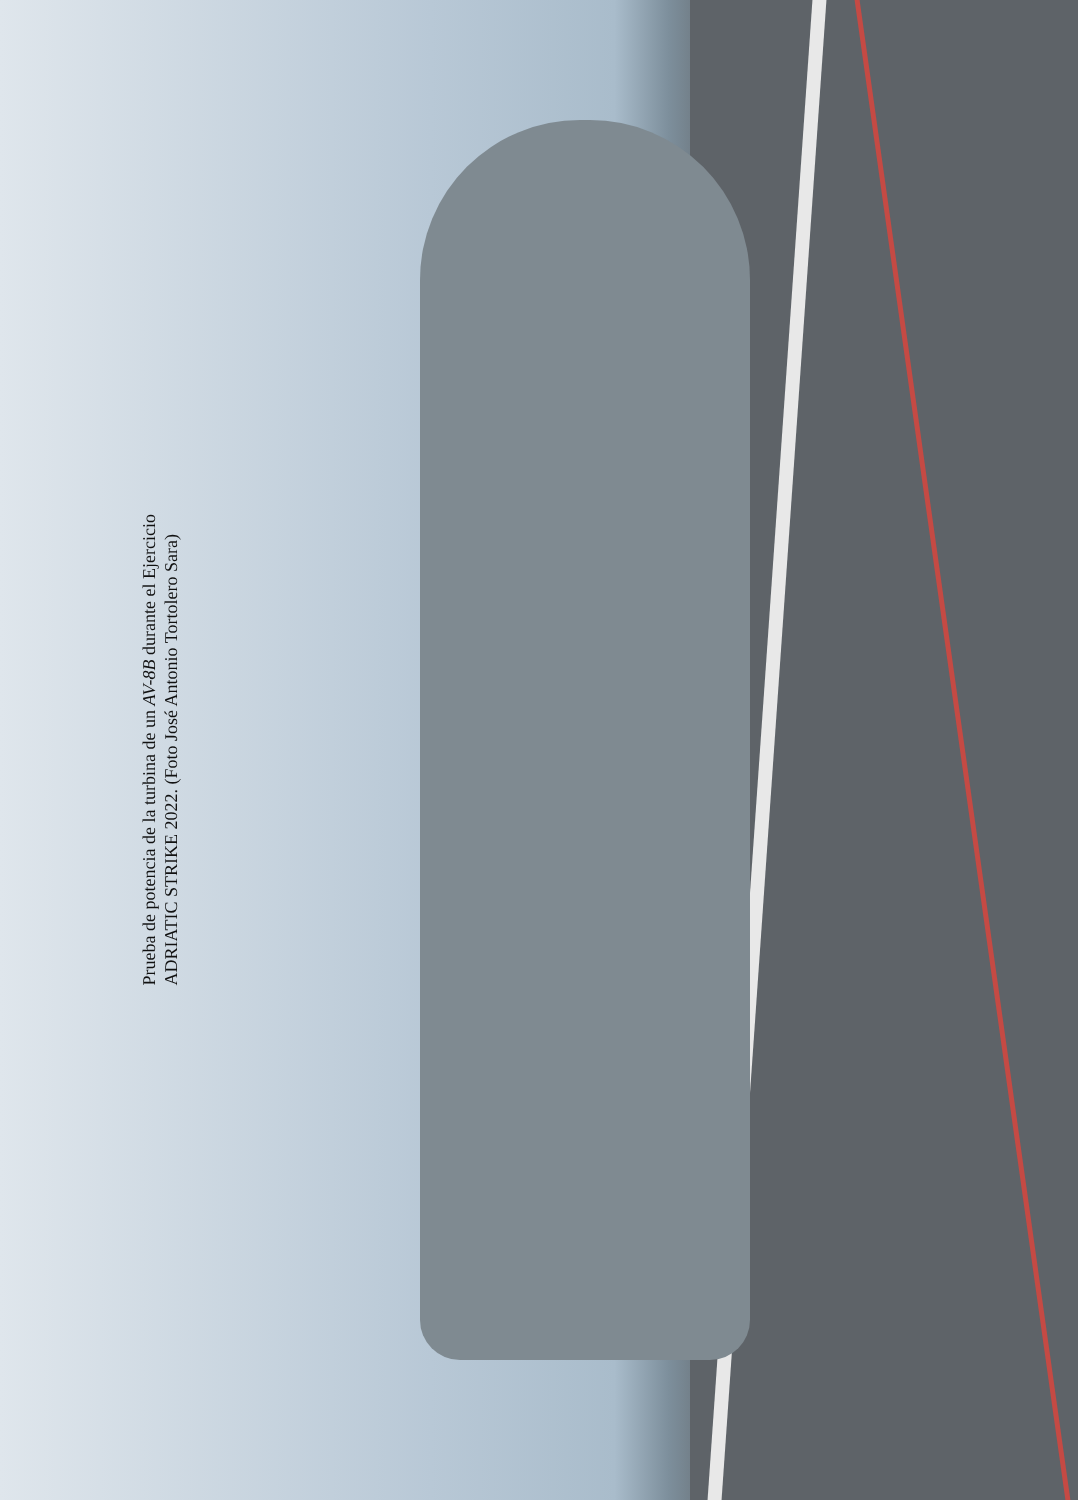Prueba de potencia de la turbina de un AV-8B durante el Ejercicio
ADRIATIC STRIKE 2022. (Foto José Antonio Tortolero Sara)